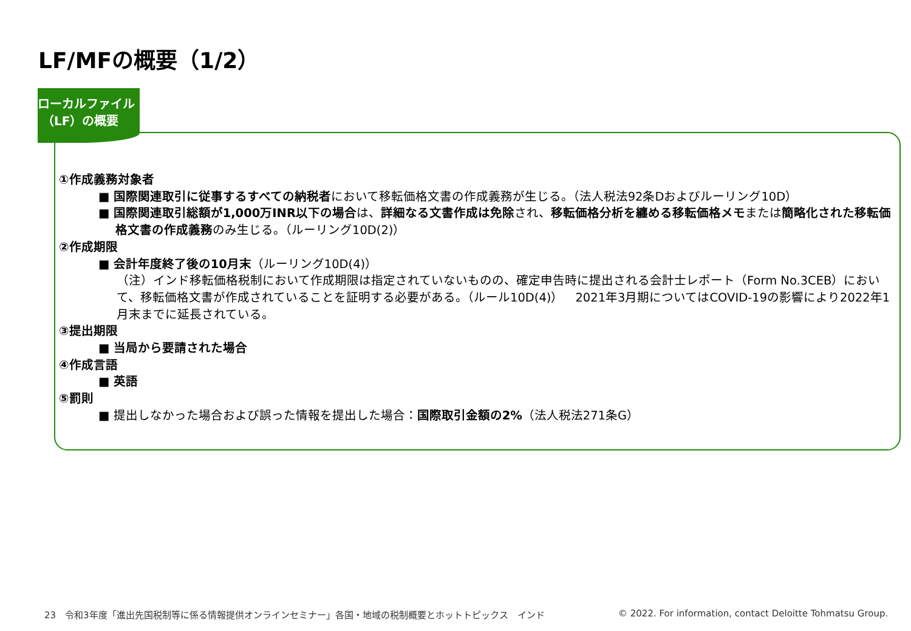LF/MFの概要（1/2）
ローカルファイル
（LF）の概要
①作成義務対象者
■ 国際関連取引に従事するすべての納税者において移転価格文書の作成義務が生じる。（法人税法92条Dおよびルーリング10D）
■ 国際関連取引総額が1,000万INR以下の場合は、詳細なる文書作成は免除され、移転価格分析を纏める移転価格メモまたは簡略化された移転価格文書の作成義務のみ生じる。（ルーリング10D(2)）
②作成期限
■ 会計年度終了後の10月末（ルーリング10D(4)）
（注）インド移転価格税制において作成期限は指定されていないものの、確定申告時に提出される会計士レポート（Form No.3CEB）において、移転価格文書が作成されていることを証明する必要がある。（ルール10D(4)）　2021年3月期についてはCOVID-19の影響により2022年1月末までに延長されている。
③提出期限
■ 当局から要請された場合
④作成言語
■ 英語
⑤罰則
■ 提出しなかった場合および誤った情報を提出した場合：国際取引金額の2%（法人税法271条G）
23　令和3年度「進出先国税制等に係る情報提供オンラインセミナー」各国・地域の税制概要とホットトピックス　インド
© 2022. For information, contact Deloitte Tohmatsu Group.